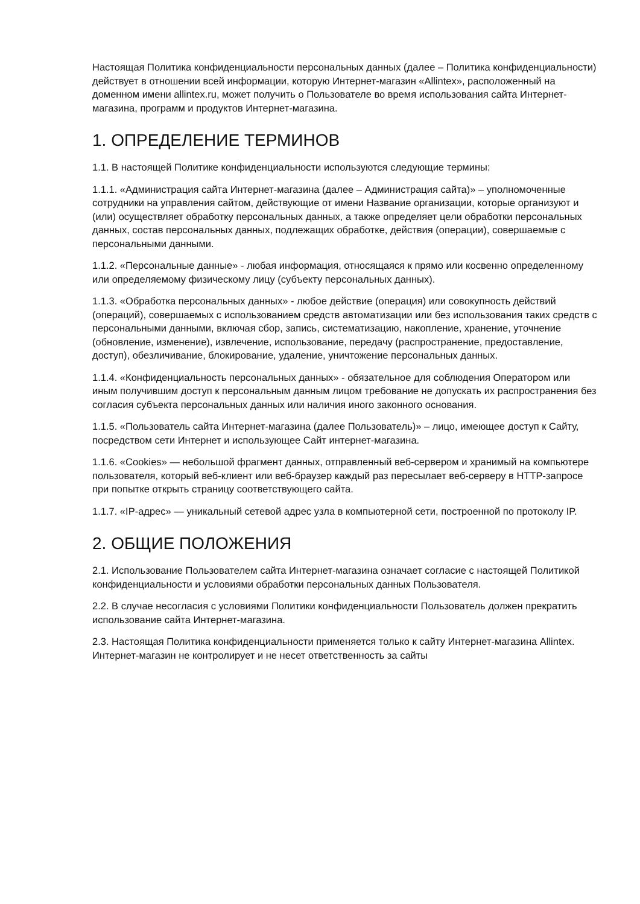Настоящая Политика конфиденциальности персональных данных (далее – Политика конфиденциальности) действует в отношении всей информации, которую Интернет-магазин «Allintex», расположенный на доменном имени allintex.ru, может получить о Пользователе во время использования сайта Интернет-магазина, программ и продуктов Интернет-магазина.
1. ОПРЕДЕЛЕНИЕ ТЕРМИНОВ
1.1. В настоящей Политике конфиденциальности используются следующие термины:
1.1.1. «Администрация сайта Интернет-магазина (далее – Администрация сайта)» – уполномоченные сотрудники на управления сайтом, действующие от имени Название организации, которые организуют и (или) осуществляет обработку персональных данных, а также определяет цели обработки персональных данных, состав персональных данных, подлежащих обработке, действия (операции), совершаемые с персональными данными.
1.1.2. «Персональные данные» - любая информация, относящаяся к прямо или косвенно определенному или определяемому физическому лицу (субъекту персональных данных).
1.1.3. «Обработка персональных данных» - любое действие (операция) или совокупность действий (операций), совершаемых с использованием средств автоматизации или без использования таких средств с персональными данными, включая сбор, запись, систематизацию, накопление, хранение, уточнение (обновление, изменение), извлечение, использование, передачу (распространение, предоставление, доступ), обезличивание, блокирование, удаление, уничтожение персональных данных.
1.1.4. «Конфиденциальность персональных данных» - обязательное для соблюдения Оператором или иным получившим доступ к персональным данным лицом требование не допускать их распространения без согласия субъекта персональных данных или наличия иного законного основания.
1.1.5. «Пользователь сайта Интернет-магазина (далее Пользователь)» – лицо, имеющее доступ к Сайту, посредством сети Интернет и использующее Сайт интернет-магазина.
1.1.6. «Cookies» — небольшой фрагмент данных, отправленный веб-сервером и хранимый на компьютере пользователя, который веб-клиент или веб-браузер каждый раз пересылает веб-серверу в HTTP-запросе при попытке открыть страницу соответствующего сайта.
1.1.7. «IP-адрес» — уникальный сетевой адрес узла в компьютерной сети, построенной по протоколу IP.
2. ОБЩИЕ ПОЛОЖЕНИЯ
2.1. Использование Пользователем сайта Интернет-магазина означает согласие с настоящей Политикой конфиденциальности и условиями обработки персональных данных Пользователя.
2.2. В случае несогласия с условиями Политики конфиденциальности Пользователь должен прекратить использование сайта Интернет-магазина.
2.3. Настоящая Политика конфиденциальности применяется только к сайту Интернет-магазина Allintex. Интернет-магазин не контролирует и не несет ответственность за сайты